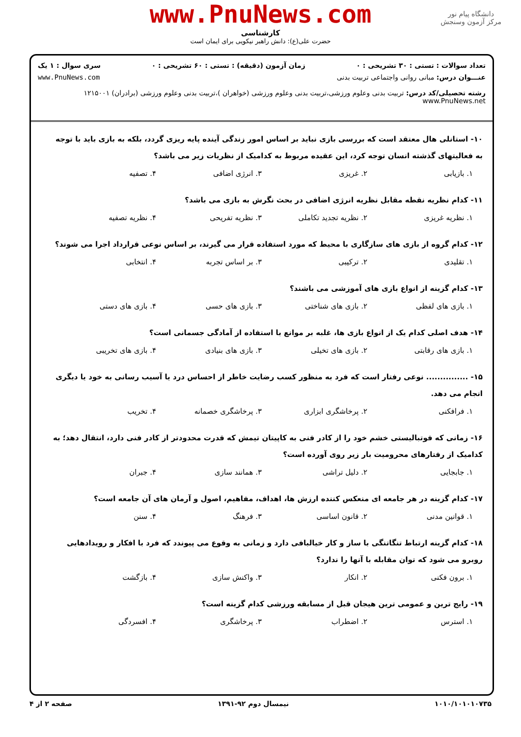دانشگاه پیام نور
مرکز آزمون وسنجش
www.PnuNews.com
کارشناسی
حضرت علی(ع): دانش راهبر نیکویی برای ایمان است
تعداد سوالات : تستی : ۳۰ تشریحی : ۰ زمان آزمون (دقیقه) : تستی : ۶۰ تشریحی : ۰ سری سوال : ۱ یک
عنـــوان درس: مبانی روانی واجتماعی تربیت بدنی www.PnuNews.com
رشته تحصیلی/کد درس: تربیت بدنی وعلوم ورزشی،تربیت بدنی وعلوم ورزشی (خواهران )،تربیت بدنی وعلوم ورزشی (برادران) ۱۲۱۵۰۰۱ www.PnuNews.net
۱۰- استانلی هال معتقد است که بررسی بازی نباید بر اساس امور زندگی آینده پایه ریزی گردد، بلکه به بازی باید با توجه به فعالیتهای گذشته انسان توجه کرد، این عقیده مربوط به کدامیک از نظریات زیر می باشد؟
۱. بازیابی ۲. غریزی ۳. انرژی اضافی ۴. تصفیه
۱۱- کدام نظریه نقطه مقابل نظریه انرژی اضافی در بحث نگرش به بازی می باشد؟
۱. نظریه غریزی ۲. نظریه تجدید تکاملی ۳. نظریه تفریحی ۴. نظریه تصفیه
۱۲- کدام گروه از بازی های سازگاری با محیط که مورد استفاده قرار می گیرند، بر اساس نوعی قرارداد اجرا می شوند؟
۱. تقلیدی ۲. ترکیبی ۳. بر اساس تجربه ۴. انتخابی
۱۳- کدام گزینه از انواع بازی های آموزشی می باشند؟
۱. بازی های لفظی ۲. بازی های شناختی ۳. بازی های حسی ۴. بازی های دستی
۱۴- هدف اصلی کدام یک از انواع بازی ها، غلبه بر موانع با استفاده از آمادگی جسمانی است؟
۱. بازی های رقابتی ۲. بازی های تخیلی ۳. بازی های بنیادی ۴. بازی های تخریبی
۱۵- ............... نوعی رفتار است که فرد به منظور کسب رضایت خاطر از احساس درد یا آسیب رسانی به خود یا دیگری انجام می دهد.
۱. فرافکنی ۲. پرخاشگری ابزاری ۳. پرخاشگری خصمانه ۴. تخریب
۱۶- زمانی که فوتبالیستی خشم خود را از کادر فنی به کاپیتان تیمش که قدرت محدودتر از کادر فنی دارد، انتقال دهد؛ به کدامیک از رفتارهای محرومیت بار زیر روی آورده است؟
۱. جابجایی ۲. دلیل تراشی ۳. همانند سازی ۴. جبران
۱۷- کدام گزینه در هر جامعه ای منعکس کننده ارزش ها، اهداف، مفاهیم، اصول و آرمان های آن جامعه است؟
۱. قوانین مدنی ۲. قانون اساسی ۳. فرهنگ ۴. سنن
۱۸- کدام گزینه ارتباط تنگاتنگی با ساز و کار خیالبافی دارد و زمانی به وقوع می پیوندد که فرد با افکار و رویدادهایی روبرو می شود که توان مقابله با آنها را ندارد؟
۱. برون فکنی ۲. انکار ۳. واکنش سازی ۴. بازگشت
۱۹- رایج ترین و عمومی ترین هیجان قبل از مسابقه ورزشی کدام گزینه است؟
۱. استرس ۲. اضطراب ۳. پرخاشگری ۴. افسردگی
۱۰۱۰/۱۰۱۰۱۰۷۳۵ نیمسال دوم ۹۲-۱۳۹۱ صفحه ۲ از ۴